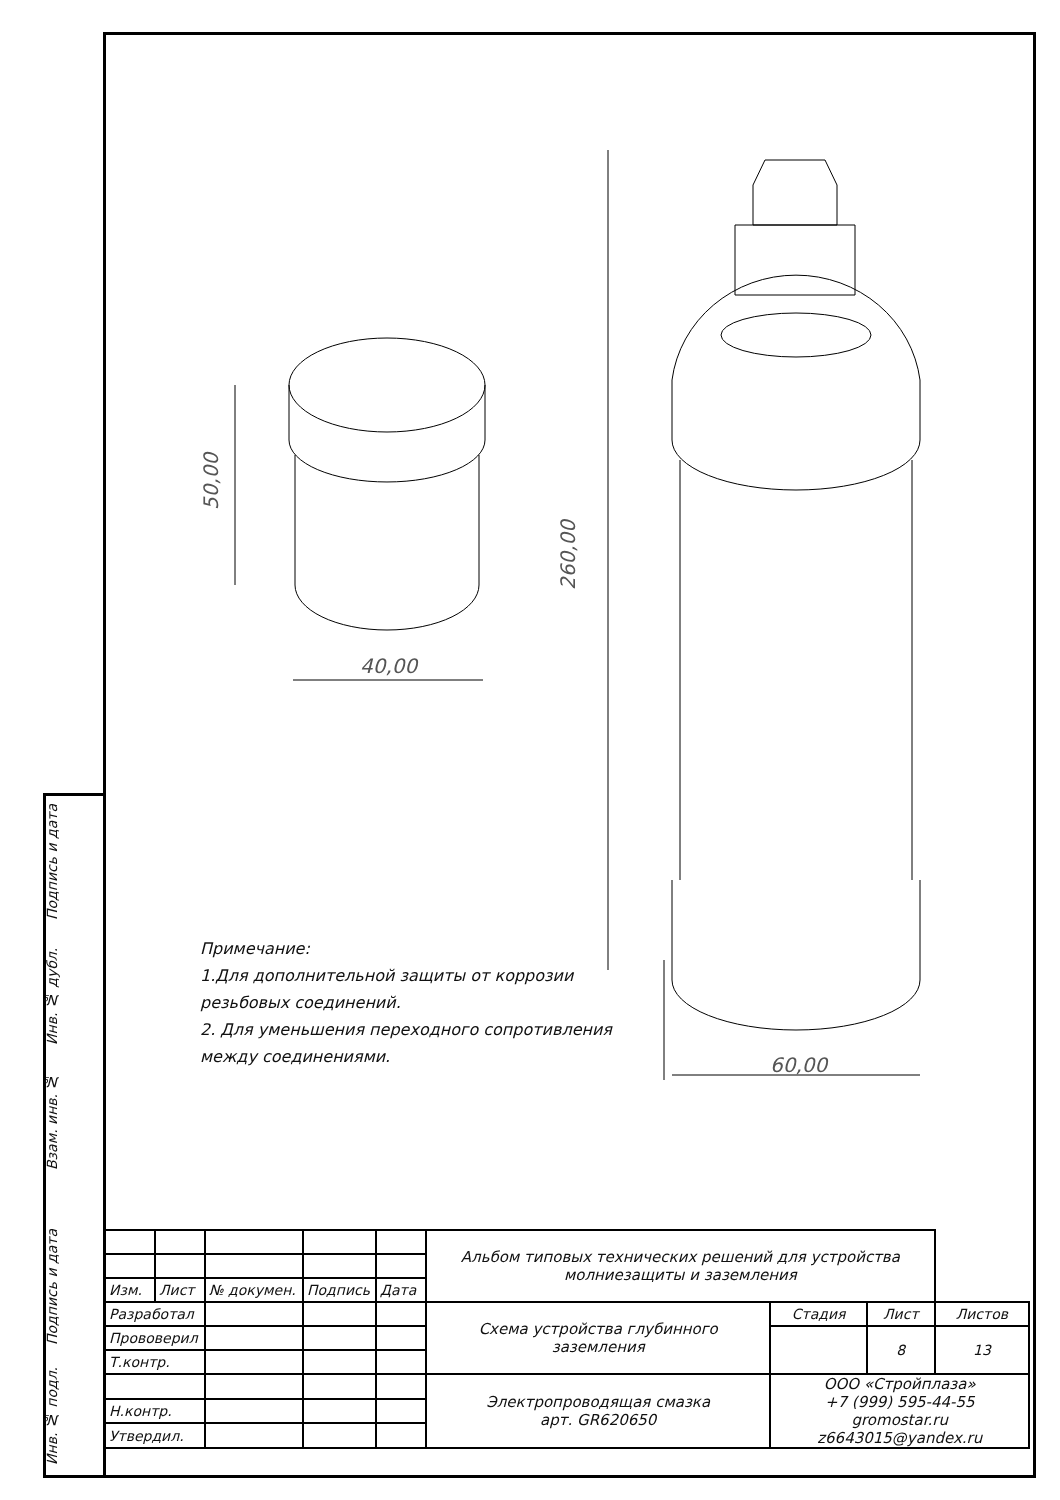50,00
260,00
40,00
60,00
Примечание:
1.Для дополнительной защиты от коррозии
резьбовых соединений.
2. Для уменьшения переходного сопротивления
между соединениями.
| | | | | | Альбом типовых технических решений для устройства молниезащиты и заземления | | | |
| Изм. | Лист | № докумен. | Подпись | Дата | | | | |
| Разработал | | | | | Схема устройства глубинного заземления | Стадия | Лист | Листов |
| Прововерил | | | | | | | 8 | 13 |
| Т.контр. | | | | | | | | |
| | | | | | Электропроводящая смазка арт. GR620650 | ООО «Стройплаза» +7 (999) 595-44-55 gromostar.ru z6643015@yandex.ru | | |
| Н.контр. | | | | | | | | |
| Утвердил. | | | | | | | | |
Подпись и дата
Инв. № дубл.
Взам. инв. №
Подпись и дата
Инв. № подл.